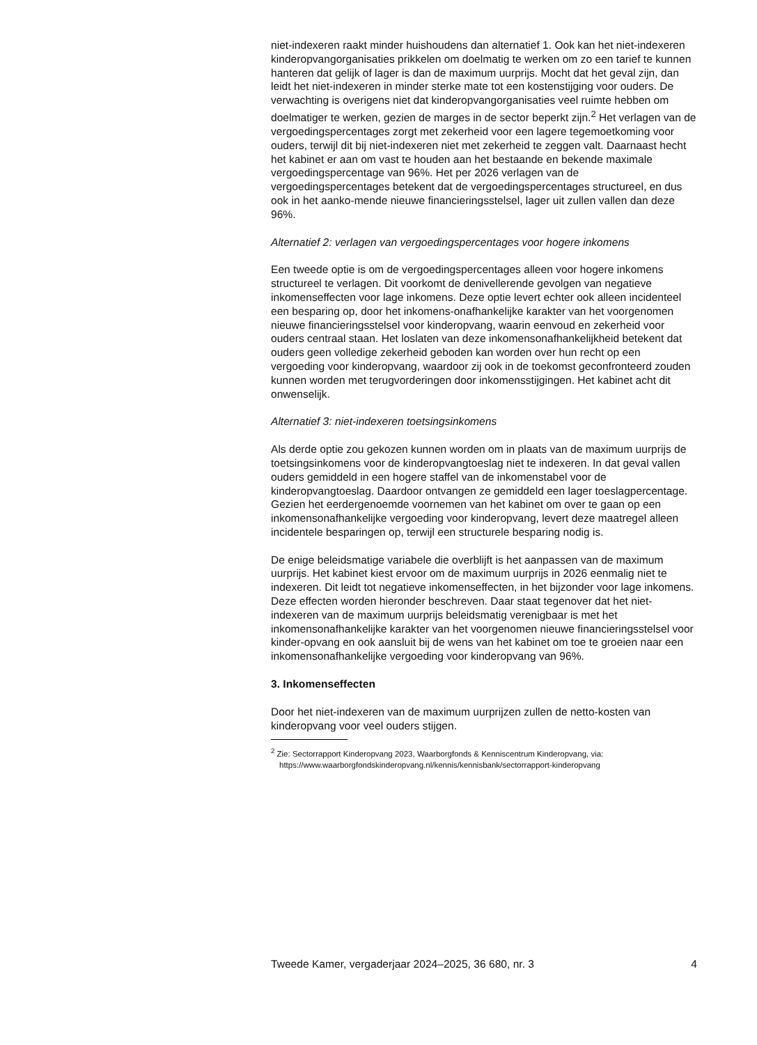niet-indexeren raakt minder huishoudens dan alternatief 1. Ook kan het niet-indexeren kinderopvangorganisaties prikkelen om doelmatig te werken om zo een tarief te kunnen hanteren dat gelijk of lager is dan de maximum uurprijs. Mocht dat het geval zijn, dan leidt het niet-indexeren in minder sterke mate tot een kostenstijging voor ouders. De verwachting is overigens niet dat kinderopvangorganisaties veel ruimte hebben om doelmatiger te werken, gezien de marges in de sector beperkt zijn.<sup>2</sup> Het verlagen van de vergoedingspercentages zorgt met zekerheid voor een lagere tegemoetkoming voor ouders, terwijl dit bij niet-indexeren niet met zekerheid te zeggen valt. Daarnaast hecht het kabinet er aan om vast te houden aan het bestaande en bekende maximale vergoedingspercentage van 96%. Het per 2026 verlagen van de vergoedingspercentages betekent dat de vergoedingspercentages structureel, en dus ook in het aanko-mende nieuwe financieringsstelsel, lager uit zullen vallen dan deze 96%.
Alternatief 2: verlagen van vergoedingspercentages voor hogere inkomens
Een tweede optie is om de vergoedingspercentages alleen voor hogere inkomens structureel te verlagen. Dit voorkomt de denivellerende gevolgen van negatieve inkomenseffecten voor lage inkomens. Deze optie levert echter ook alleen incidenteel een besparing op, door het inkomens-onafhankelijke karakter van het voorgenomen nieuwe financieringsstelsel voor kinderopvang, waarin eenvoud en zekerheid voor ouders centraal staan. Het loslaten van deze inkomensonafhankelijkheid betekent dat ouders geen volledige zekerheid geboden kan worden over hun recht op een vergoeding voor kinderopvang, waardoor zij ook in de toekomst geconfronteerd zouden kunnen worden met terugvorderingen door inkomensstijgingen. Het kabinet acht dit onwenselijk.
Alternatief 3: niet-indexeren toetsingsinkomens
Als derde optie zou gekozen kunnen worden om in plaats van de maximum uurprijs de toetsingsinkomens voor de kinderopvangtoeslag niet te indexeren. In dat geval vallen ouders gemiddeld in een hogere staffel van de inkomenstabel voor de kinderopvangtoeslag. Daardoor ontvangen ze gemiddeld een lager toeslagpercentage. Gezien het eerdergenoemde voornemen van het kabinet om over te gaan op een inkomensonafhankelijke vergoeding voor kinderopvang, levert deze maatregel alleen incidentele besparingen op, terwijl een structurele besparing nodig is.
De enige beleidsmatige variabele die overblijft is het aanpassen van de maximum uurprijs. Het kabinet kiest ervoor om de maximum uurprijs in 2026 eenmalig niet te indexeren. Dit leidt tot negatieve inkomenseffecten, in het bijzonder voor lage inkomens. Deze effecten worden hieronder beschreven. Daar staat tegenover dat het niet-indexeren van de maximum uurprijs beleidsmatig verenigbaar is met het inkomensonafhankelijke karakter van het voorgenomen nieuwe financieringsstelsel voor kinder-opvang en ook aansluit bij de wens van het kabinet om toe te groeien naar een inkomensonafhankelijke vergoeding voor kinderopvang van 96%.
3. Inkomenseffecten
Door het niet-indexeren van de maximum uurprijzen zullen de netto-kosten van kinderopvang voor veel ouders stijgen.
<sup>2</sup> Zie: Sectorrapport Kinderopvang 2023, Waarborgfonds & Kenniscentrum Kinderopvang, via: https://www.waarborgfondskinderopvang.nl/kennis/kennisbank/sectorrapport-kinderopvang
Tweede Kamer, vergaderjaar 2024–2025, 36 680, nr. 3 4